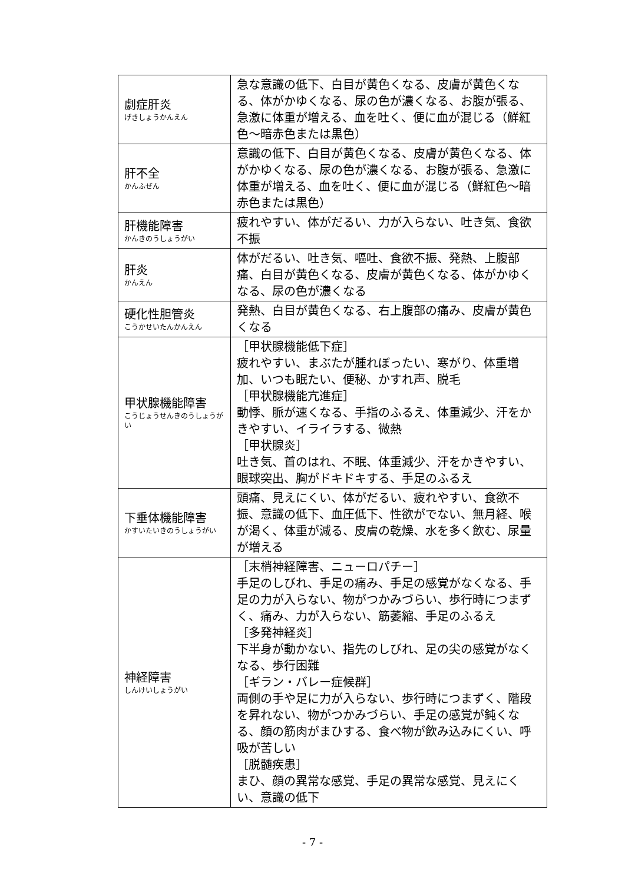| 劇症肝炎 げきしょうかんえん | 急な意識の低下、白目が黄色くなる、皮膚が黄色くなる、体がかゆくなる、尿の色が濃くなる、お腹が張る、急激に体重が増える、血を吐く、便に血が混じる（鮮紅色～暗赤色または黒色） |
| 肝不全 かんふぜん | 意識の低下、白目が黄色くなる、皮膚が黄色くなる、体がかゆくなる、尿の色が濃くなる、お腹が張る、急激に体重が増える、血を吐く、便に血が混じる（鮮紅色～暗赤色または黒色） |
| 肝機能障害 かんきのうしょうがい | 疲れやすい、体がだるい、力が入らない、吐き気、食欲不振 |
| 肝炎 かんえん | 体がだるい、吐き気、嘔吐、食欲不振、発熱、上腹部痛、白目が黄色くなる、皮膚が黄色くなる、体がかゆくなる、尿の色が濃くなる |
| 硬化性胆管炎 こうかせいたんかんえん | 発熱、白目が黄色くなる、右上腹部の痛み、皮膚が黄色くなる |
| 甲状腺機能障害 こうじょうせんきのうしょうがい | ［甲状腺機能低下症］ 疲れやすい、まぶたが腫れぼったい、寒がり、体重増加、いつも眠たい、便秘、かすれ声、脱毛 ［甲状腺機能亢進症］ 動悸、脈が速くなる、手指のふるえ、体重減少、汗をかきやすい、イライラする、微熱 ［甲状腺炎］ 吐き気、首のはれ、不眠、体重減少、汗をかきやすい、眼球突出、胸がドキドキする、手足のふるえ |
| 下垂体機能障害 かすいたいきのうしょうがい | 頭痛、見えにくい、体がだるい、疲れやすい、食欲不振、意識の低下、血圧低下、性欲がでない、無月経、喉が渇く、体重が減る、皮膚の乾燥、水を多く飲む、尿量が増える |
| 神経障害 しんけいしょうがい | ［末梢神経障害、ニューロパチー］ 手足のしびれ、手足の痛み、手足の感覚がなくなる、手足の力が入らない、物がつかみづらい、歩行時につまずく、痛み、力が入らない、筋萎縮、手足のふるえ ［多発神経炎］ 下半身が動かない、指先のしびれ、足の尖の感覚がなくなる、歩行困難 ［ギラン・バレー症候群］ 両側の手や足に力が入らない、歩行時につまずく、階段を昇れない、物がつかみづらい、手足の感覚が鈍くなる、顔の筋肉がまひする、食べ物が飲み込みにくい、呼吸が苦しい ［脱髄疾患］ まひ、顔の異常な感覚、手足の異常な感覚、見えにくい、意識の低下 |
- 7 -